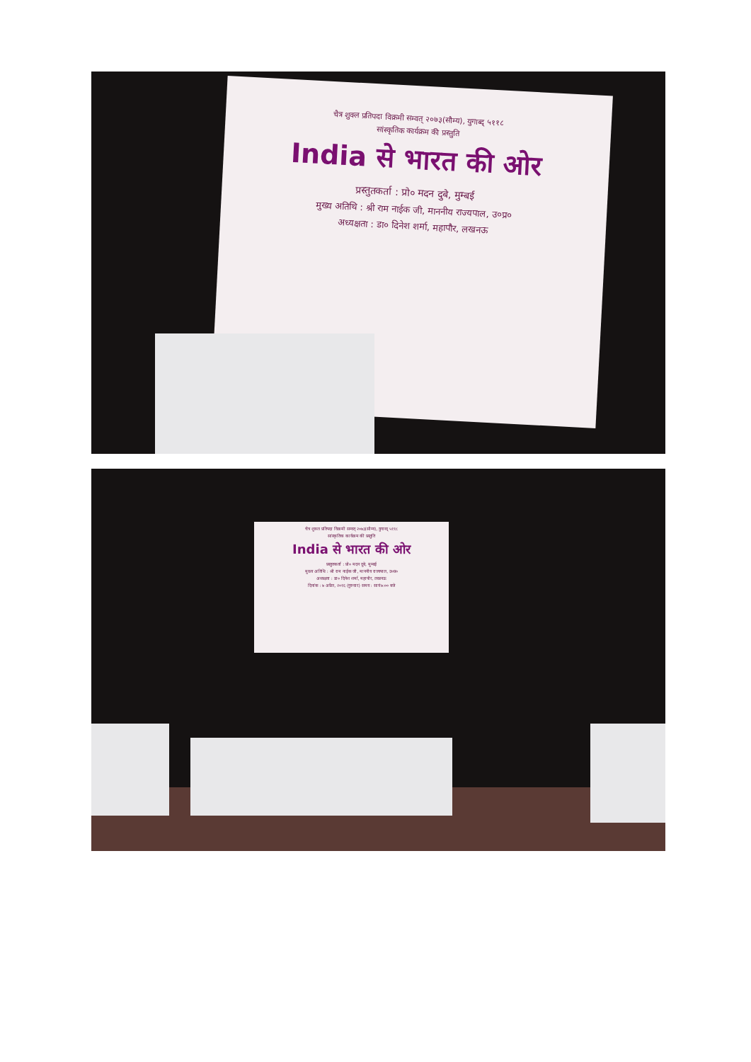चैत्र शुक्ल प्रतिपदा विक्रमी सम्वत् २०७३(सौम्य), युगाब्द् ५११८
सांस्कृतिक कार्यक्रम की प्रस्तुति
India से भारत की ओर
प्रस्तुतकर्ता : प्रो० मदन दुबे, मुम्बई
मुख्य अतिथि : श्री राम नाईक जी, माननीय राज्यपाल, उ०प्र०
अध्यक्षता : डा० दिनेश शर्मा, महापौर, लखनऊ
चैत्र शुक्ल प्रतिपदा विक्रमी सम्वत् २०७३(सौम्य), युगाब्द् ५११८
सांस्कृतिक कार्यक्रम की प्रस्तुति
India से भारत की ओर
प्रस्तुतकर्ता : प्रो० मदन दुबे, मुम्बई
मुख्य अतिथि : श्री राम नाईक जी, माननीय राज्यपाल, उ०प्र०
अध्यक्षता : डा० दिनेश शर्मा, महापौर, लखनऊ
दिनांक : ७ अप्रैल, २०१६ (गुरुवार) समय : सायं ७:०० बजे